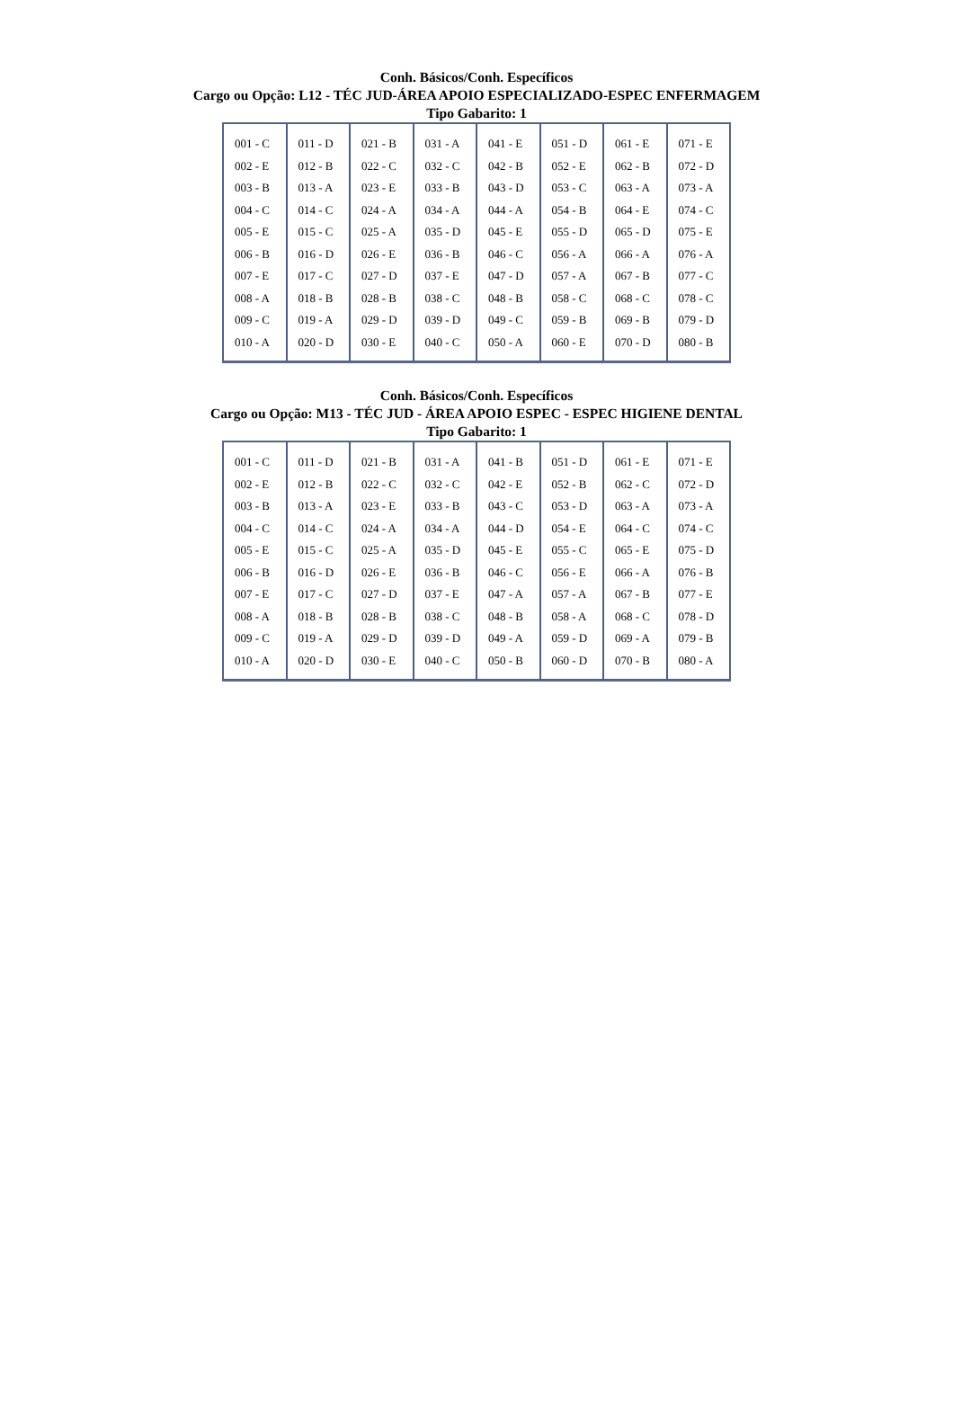Conh. Básicos/Conh. Específicos
Cargo ou Opção: L12 - TÉC JUD-ÁREA APOIO ESPECIALIZADO-ESPEC ENFERMAGEM
Tipo Gabarito: 1
| 001 - C 002 - E 003 - B 004 - C 005 - E 006 - B 007 - E 008 - A 009 - C 010 - A | 011 - D 012 - B 013 - A 014 - C 015 - C 016 - D 017 - C 018 - B 019 - A 020 - D | 021 - B 022 - C 023 - E 024 - A 025 - A 026 - E 027 - D 028 - B 029 - D 030 - E | 031 - A 032 - C 033 - B 034 - A 035 - D 036 - B 037 - E 038 - C 039 - D 040 - C | 041 - E 042 - B 043 - D 044 - A 045 - E 046 - C 047 - D 048 - B 049 - C 050 - A | 051 - D 052 - E 053 - C 054 - B 055 - D 056 - A 057 - A 058 - C 059 - B 060 - E | 061 - E 062 - B 063 - A 064 - E 065 - D 066 - A 067 - B 068 - C 069 - B 070 - D | 071 - E 072 - D 073 - A 074 - C 075 - E 076 - A 077 - C 078 - C 079 - D 080 - B |
Conh. Básicos/Conh. Específicos
Cargo ou Opção: M13 - TÉC JUD - ÁREA APOIO ESPEC - ESPEC HIGIENE DENTAL
Tipo Gabarito: 1
| 001 - C 002 - E 003 - B 004 - C 005 - E 006 - B 007 - E 008 - A 009 - C 010 - A | 011 - D 012 - B 013 - A 014 - C 015 - C 016 - D 017 - C 018 - B 019 - A 020 - D | 021 - B 022 - C 023 - E 024 - A 025 - A 026 - E 027 - D 028 - B 029 - D 030 - E | 031 - A 032 - C 033 - B 034 - A 035 - D 036 - B 037 - E 038 - C 039 - D 040 - C | 041 - B 042 - E 043 - C 044 - D 045 - E 046 - C 047 - A 048 - B 049 - A 050 - B | 051 - D 052 - B 053 - D 054 - E 055 - C 056 - E 057 - A 058 - A 059 - D 060 - D | 061 - E 062 - C 063 - A 064 - C 065 - E 066 - A 067 - B 068 - C 069 - A 070 - B | 071 - E 072 - D 073 - A 074 - C 075 - D 076 - B 077 - E 078 - D 079 - B 080 - A |